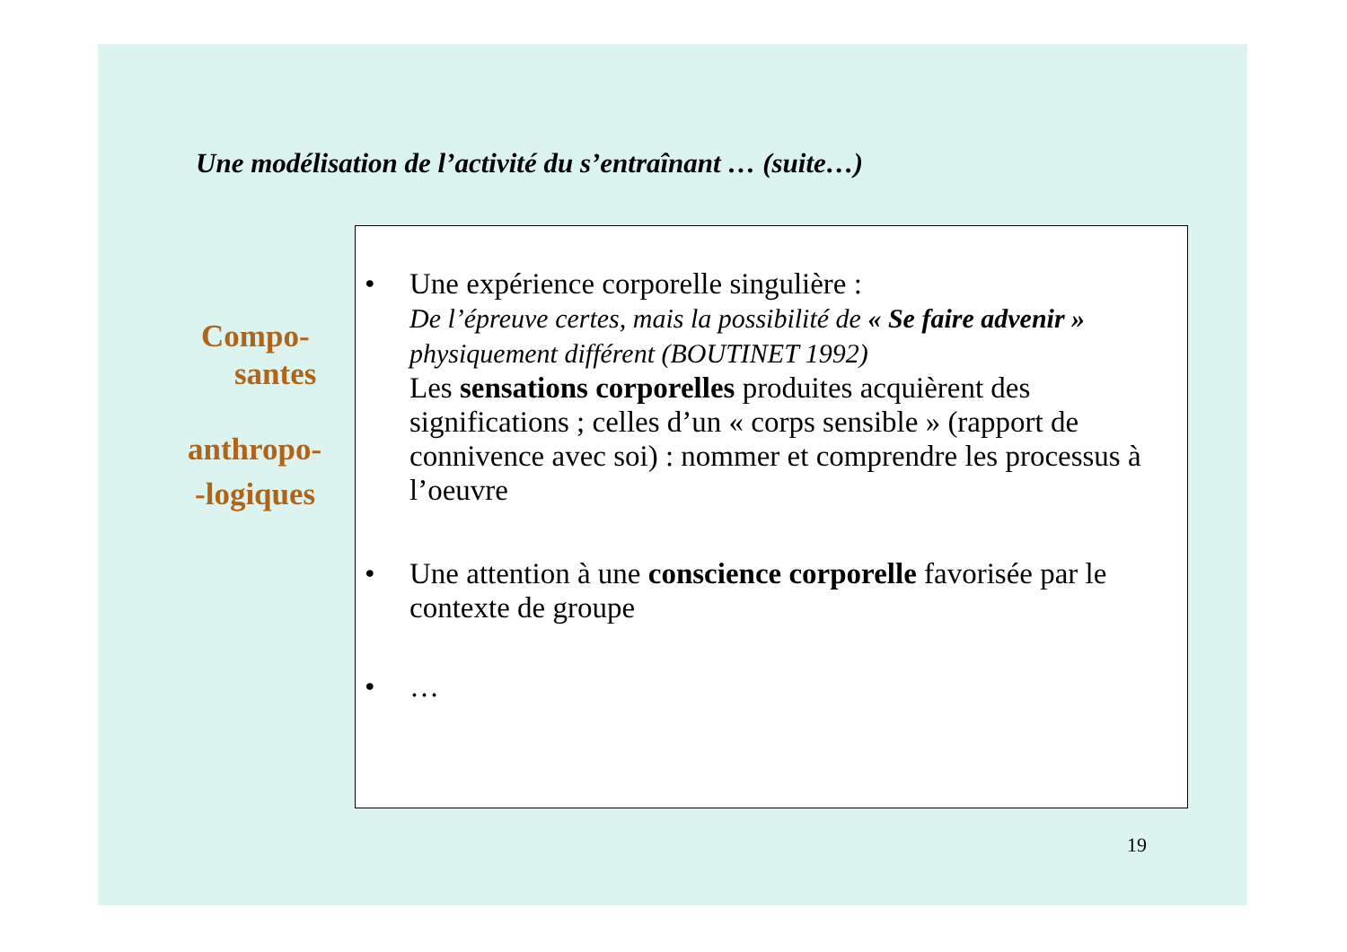Une modélisation de l’activité du s’entraînant … (suite…)
Compo-
santes
anthropo-
-logiques
• Une expérience corporelle singulière :
De l’épreuve certes, mais la possibilité de « Se faire advenir » physiquement différent (BOUTINET 1992)
Les sensations corporelles produites acquièrent des significations ; celles d’un « corps sensible » (rapport de connivence avec soi) : nommer et comprendre les processus à l’oeuvre
• Une attention à une conscience corporelle favorisée par le contexte de groupe
• …
19